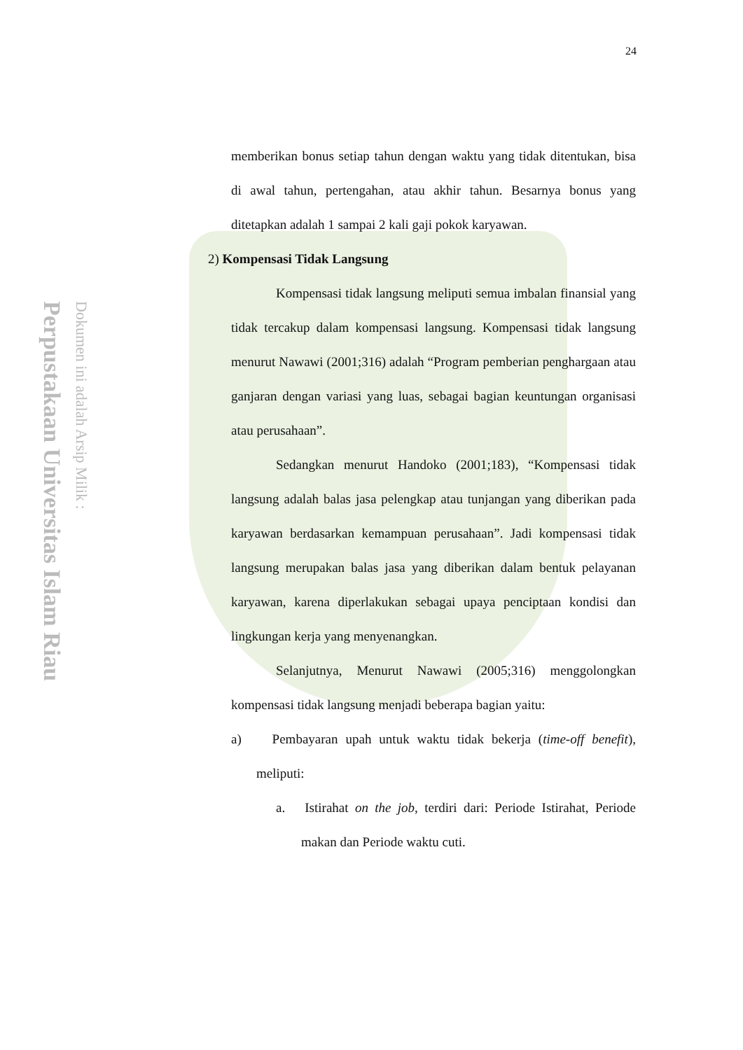Perpustakaan Universitas Islam Riau
Dokumen ini adalah Arsip Milik :
24
memberikan bonus setiap tahun dengan waktu yang tidak ditentukan, bisa di awal tahun, pertengahan, atau akhir tahun. Besarnya bonus yang ditetapkan adalah 1 sampai 2 kali gaji pokok karyawan.
2) Kompensasi Tidak Langsung
Kompensasi tidak langsung meliputi semua imbalan finansial yang tidak tercakup dalam kompensasi langsung. Kompensasi tidak langsung menurut Nawawi (2001;316) adalah “Program pemberian penghargaan atau ganjaran dengan variasi yang luas, sebagai bagian keuntungan organisasi atau perusahaan”.
Sedangkan menurut Handoko (2001;183), “Kompensasi tidak langsung adalah balas jasa pelengkap atau tunjangan yang diberikan pada karyawan berdasarkan kemampuan perusahaan”. Jadi kompensasi tidak langsung merupakan balas jasa yang diberikan dalam bentuk pelayanan karyawan, karena diperlakukan sebagai upaya penciptaan kondisi dan lingkungan kerja yang menyenangkan.
Selanjutnya, Menurut Nawawi (2005;316) menggolongkan kompensasi tidak langsung menjadi beberapa bagian yaitu:
a) Pembayaran upah untuk waktu tidak bekerja (time-off benefit), meliputi:
a. Istirahat on the job, terdiri dari: Periode Istirahat, Periode makan dan Periode waktu cuti.